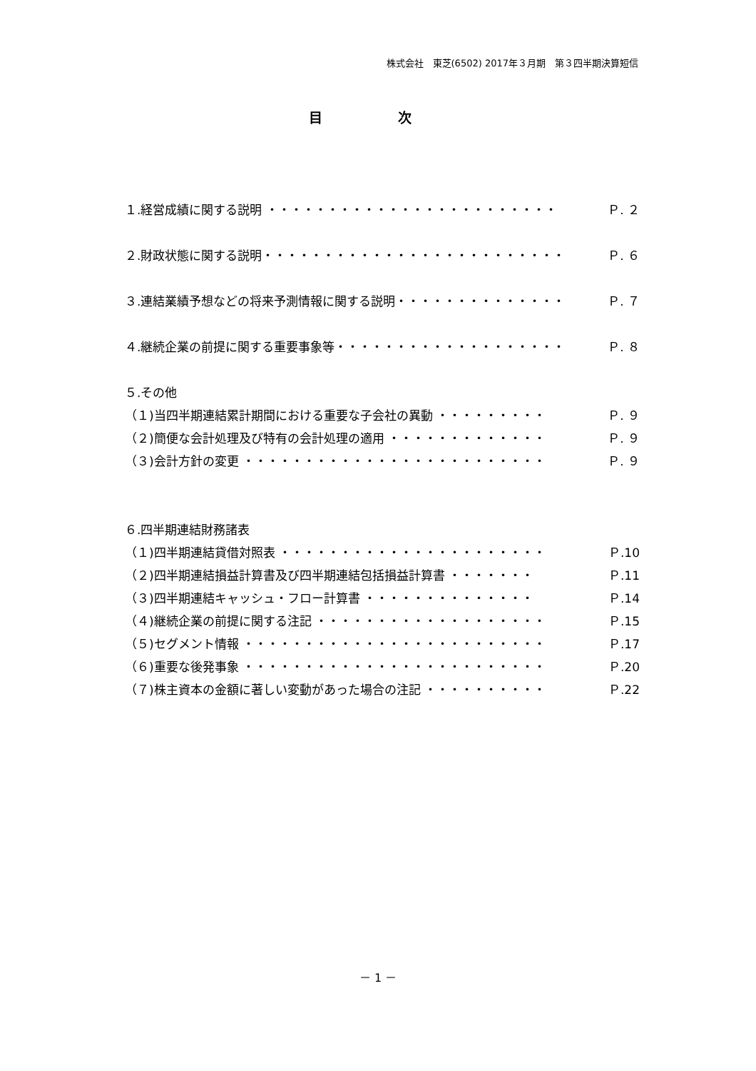株式会社　東芝(6502) 2017年３月期　第３四半期決算短信
目 次
１.経営成績に関する説明 ・・・・・・・・・・・・・・・・・・・・・・・・ Ｐ. ２
２.財政状態に関する説明・・・・・・・・・・・・・・・・・・・・・・・・・ Ｐ. ６
３.連結業績予想などの将来予測情報に関する説明・・・・・・・・・・・・・・ Ｐ. ７
４.継続企業の前提に関する重要事象等・・・・・・・・・・・・・・・・・・・ Ｐ. ８
５.その他
（１)当四半期連結累計期間における重要な子会社の異動 ・・・・・・・・・ Ｐ. ９
（２)簡便な会計処理及び特有の会計処理の適用 ・・・・・・・・・・・・・ Ｐ. ９
（３)会計方針の変更 ・・・・・・・・・・・・・・・・・・・・・・・・・ Ｐ. ９
６.四半期連結財務諸表
（１)四半期連結貸借対照表 ・・・・・・・・・・・・・・・・・・・・・・ Ｐ.10
（２)四半期連結損益計算書及び四半期連結包括損益計算書 ・・・・・・・ Ｐ.11
（３)四半期連結キャッシュ・フロー計算書 ・・・・・・・・・・・・・・ Ｐ.14
（４)継続企業の前提に関する注記 ・・・・・・・・・・・・・・・・・・・ Ｐ.15
（５)セグメント情報 ・・・・・・・・・・・・・・・・・・・・・・・・・ Ｐ.17
（６)重要な後発事象 ・・・・・・・・・・・・・・・・・・・・・・・・・ Ｐ.20
（７)株主資本の金額に著しい変動があった場合の注記 ・・・・・・・・・・ Ｐ.22
－ 1 －